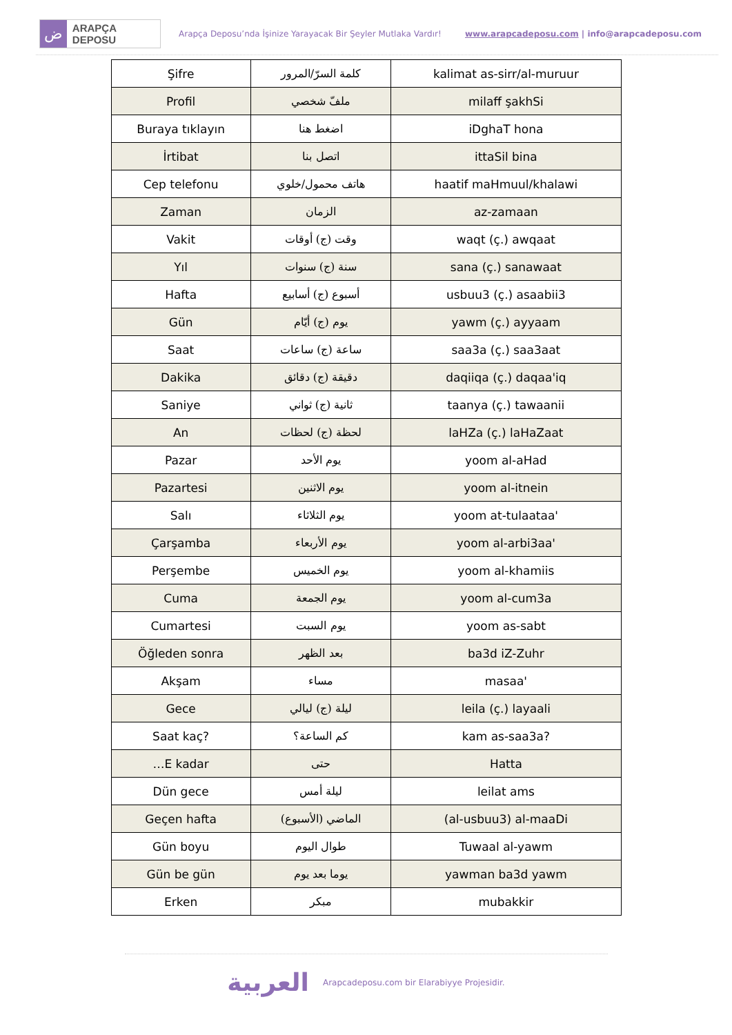ض
ARAPÇA DEPOSU
Arapça Deposu’nda İşinize Yarayacak Bir Şeyler Mutlaka Vardır!
www.arapcadeposu.com | info@arapcadeposu.com
| Şifre | كلمة السرّ/المرور | kalimat as-sirr/al-muruur |
| Profil | ملفّ شخصي | milaff şakhSi |
| Buraya tıklayın | اضغط هنا | iDghaT hona |
| İrtibat | اتصل بنا | ittaSil bina |
| Cep telefonu | هاتف محمول/خلوي | haatif maHmuul/khalawi |
| Zaman | الزمان | az-zamaan |
| Vakit | وقت (ج) أوقات | waqt (ç.) awqaat |
| Yıl | سنة (ج) سنوات | sana (ç.) sanawaat |
| Hafta | أسبوع (ج) أسابيع | usbuu3 (ç.) asaabii3 |
| Gün | يوم (ج) أيّام | yawm (ç.) ayyaam |
| Saat | ساعة (ج) ساعات | saa3a (ç.) saa3aat |
| Dakika | دقيقة (ج) دقائق | daqiiqa (ç.) daqaa'iq |
| Saniye | ثانية (ج) ثواني | taanya (ç.) tawaanii |
| An | لحظة (ج) لحظات | laHZa (ç.) laHaZaat |
| Pazar | يوم الأحد | yoom al-aHad |
| Pazartesi | يوم الاثنين | yoom al-itnein |
| Salı | يوم الثلاثاء | yoom at-tulaataa' |
| Çarşamba | يوم الأربعاء | yoom al-arbi3aa' |
| Perşembe | يوم الخميس | yoom al-khamiis |
| Cuma | يوم الجمعة | yoom al-cum3a |
| Cumartesi | يوم السبت | yoom as-sabt |
| Öğleden sonra | بعد الظهر | ba3d iZ-Zuhr |
| Akşam | مساء | masaa' |
| Gece | ليلة (ج) ليالي | leila (ç.) layaali |
| Saat kaç? | كم الساعة؟ | kam as-saa3a? |
| …E kadar | حتى | Hatta |
| Dün gece | ليلة أمس | leilat ams |
| Geçen hafta | (الأسبوع) الماضي | (al-usbuu3) al-maaDi |
| Gün boyu | طوال اليوم | Tuwaal al-yawm |
| Gün be gün | يوما بعد يوم | yawman ba3d yawm |
| Erken | مبكر | mubakkir |
العربية
Arapcadeposu.com bir Elarabiyye Projesidir.